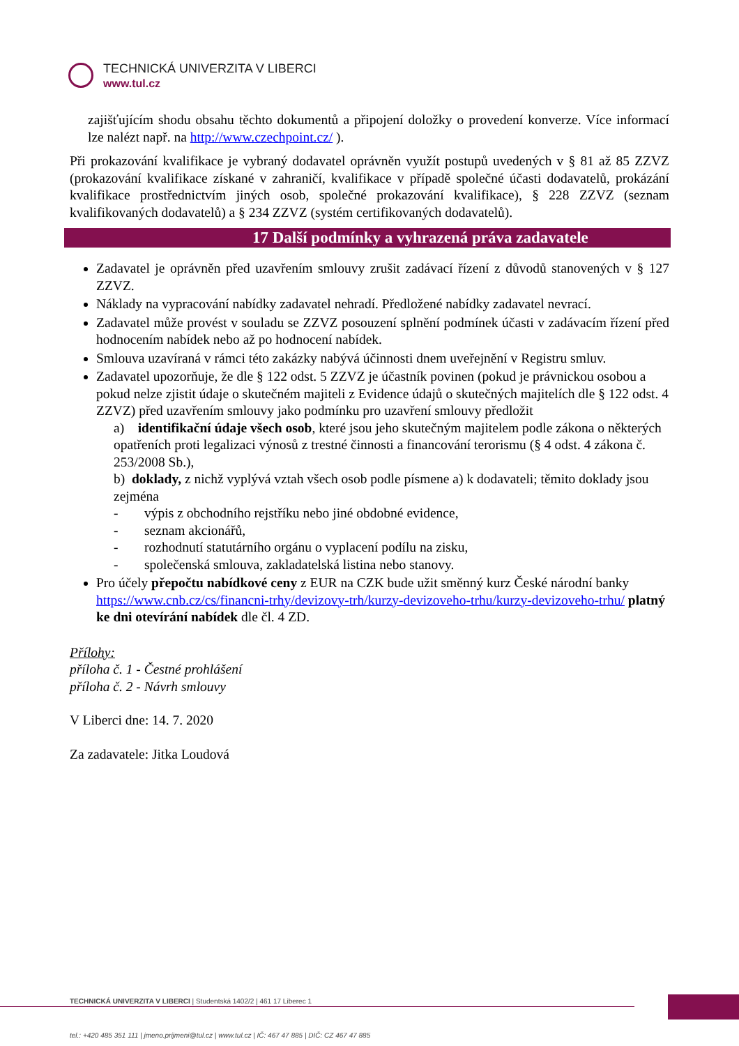TECHNICKÁ UNIVERZITA V LIBERCI
www.tul.cz
zajišťujícím shodu obsahu těchto dokumentů a připojení doložky o provedení konverze. Více informací lze nalézt např. na http://www.czechpoint.cz/ ).
Při prokazování kvalifikace je vybraný dodavatel oprávněn využít postupů uvedených v § 81 až 85 ZZVZ (prokazování kvalifikace získané v zahraničí, kvalifikace v případě společné účasti dodavatelů, prokázání kvalifikace prostřednictvím jiných osob, společné prokazování kvalifikace), § 228 ZZVZ (seznam kvalifikovaných dodavatelů) a § 234 ZZVZ (systém certifikovaných dodavatelů).
17 Další podmínky a vyhrazená práva zadavatele
Zadavatel je oprávněn před uzavřením smlouvy zrušit zadávací řízení z důvodů stanovených v § 127 ZZVZ.
Náklady na vypracování nabídky zadavatel nehradí. Předložené nabídky zadavatel nevrací.
Zadavatel může provést v souladu se ZZVZ posouzení splnění podmínek účasti v zadávacím řízení před hodnocením nabídek nebo až po hodnocení nabídek.
Smlouva uzavíraná v rámci této zakázky nabývá účinnosti dnem uveřejnění v Registru smluv.
Zadavatel upozorňuje, že dle § 122 odst. 5 ZZVZ je účastník povinen (pokud je právnickou osobou a pokud nelze zjistit údaje o skutečném majiteli z Evidence údajů o skutečných majitelích dle § 122 odst. 4 ZZVZ) před uzavřením smlouvy jako podmínku pro uzavření smlouvy předložit
a) identifikační údaje všech osob, které jsou jeho skutečným majitelem podle zákona o některých opatřeních proti legalizaci výnosů z trestné činnosti a financování terorismu (§ 4 odst. 4 zákona č. 253/2008 Sb.),
b) doklady, z nichž vyplývá vztah všech osob podle písmene a) k dodavateli; těmito doklady jsou zejména
- výpis z obchodního rejstříku nebo jiné obdobné evidence,
- seznam akcionářů,
- rozhodnutí statutárního orgánu o vyplacení podílu na zisku,
- společenská smlouva, zakladatelská listina nebo stanovy.
Pro účely přepočtu nabídkové ceny z EUR na CZK bude užit směnný kurz České národní banky https://www.cnb.cz/cs/financni-trhy/devizovy-trh/kurzy-devizoveho-trhu/kurzy-devizoveho-trhu/ platný ke dni otevírání nabídek dle čl. 4 ZD.
Přílohy:
příloha č. 1 - Čestné prohlášení
příloha č. 2 - Návrh smlouvy
V Liberci dne: 14. 7. 2020
Za zadavatele: Jitka Loudová
TECHNICKÁ UNIVERZITA V LIBERCI | Studentská 1402/2 | 461 17 Liberec 1
tel.: +420 485 351 111 | jmeno.prijmeni@tul.cz | www.tul.cz | IČ: 467 47 885 | DIČ: CZ 467 47 885